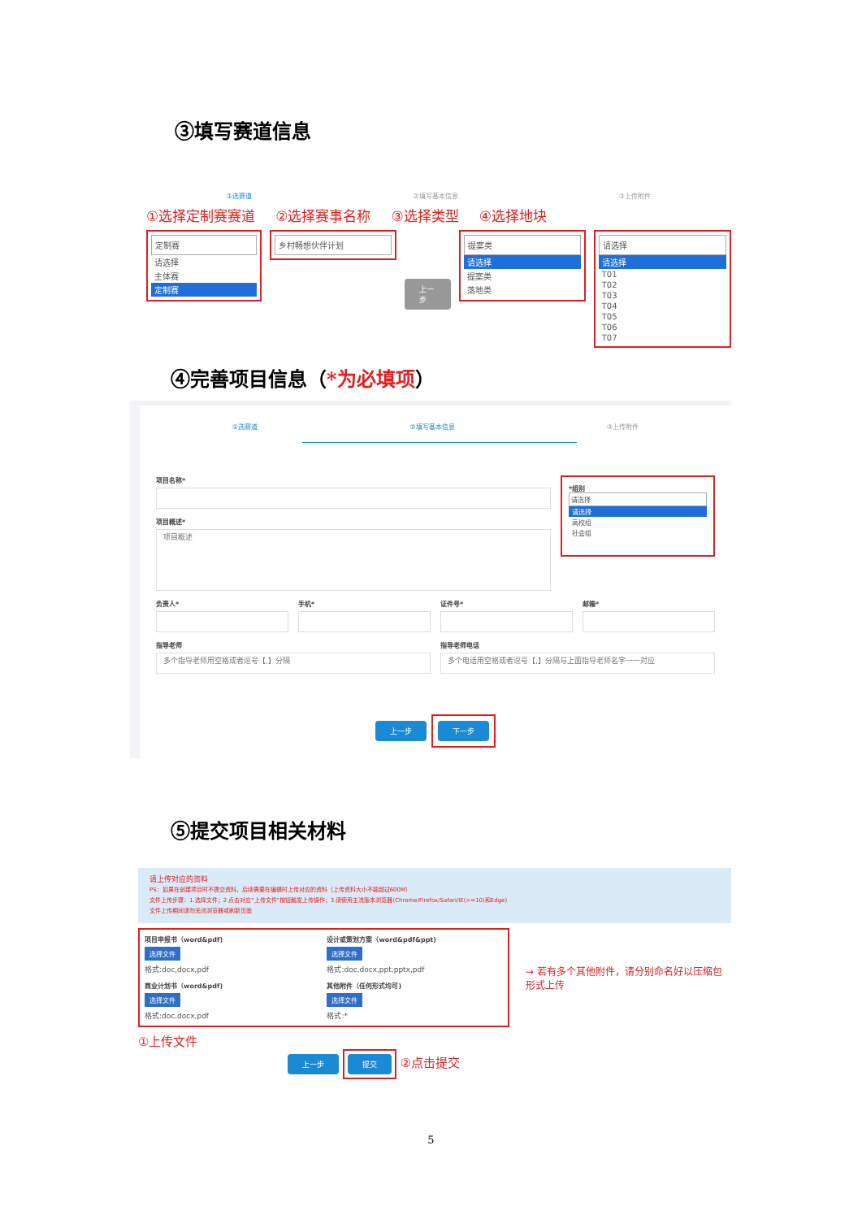③填写赛道信息
①选赛道 ②填写基本信息 ③上传附件
①选择定制赛赛道 ②选择赛事名称 ③选择类型 ④选择地块
定制赛
请选择
主体赛
定制赛
乡村畅想伙伴计划
上一步
提案类
请选择
提案类
落地类
请选择
请选择
T01
T02
T03
T04
T05
T06
T07
④完善项目信息（*为必填项）
①选赛道 ②填写基本信息 ③上传附件
项目名称*
项目概述*
项目概述
*组别
请选择
请选择
高校组
社会组
负责人* 手机* 证件号* 邮箱*
指导老师
多个指导老师用空格或者逗号【,】分隔
指导老师电话
多个电话用空格或者逗号【,】分隔与上面指导老师名字一一对应
上一步 下一步
⑤提交项目相关材料
请上传对应的资料
PS：如果在创建项目时不提交资料，后续需要在编辑时上传对应的资料（上传资料大小不能超过600M）
文件上传步骤：1.选择文件；2.点击对应"上传文件"按钮触发上传操作；3.请使用主流版本浏览器(Chrome/Firefox/Safari/IE(>=10)和Edge)
文件上传期间请勿关闭浏览器或刷新页面
项目申报书（word&pdf)
选择文件
格式:doc,docx,pdf
设计或策划方案（word&pdf&ppt)
选择文件
格式:doc,docx,ppt,pptx,pdf
商业计划书（word&pdf)
选择文件
格式:doc,docx,pdf
其他附件（任何形式均可)
选择文件
格式:*
→ 若有多个其他附件，请分别命名好以压缩包形式上传
①上传文件
上一步 提交 ②点击提交
5